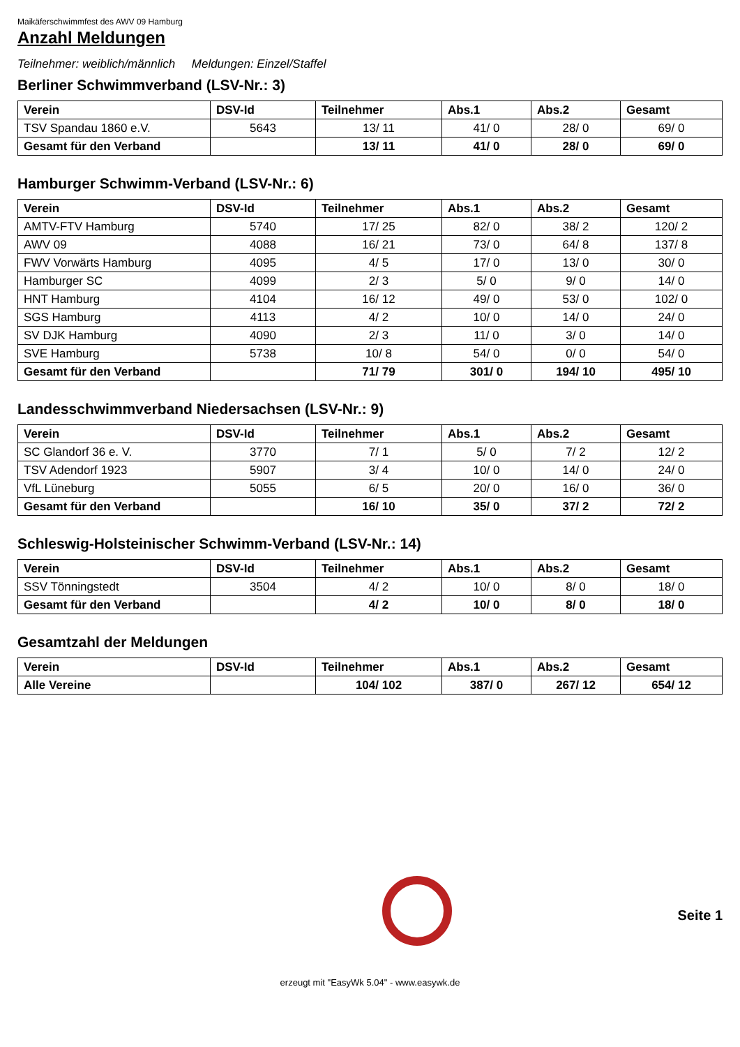Maikäferschwimmfest des AWV 09 Hamburg
Anzahl Meldungen
Teilnehmer: weiblich/männlich Meldungen: Einzel/Staffel
Berliner Schwimmverband (LSV-Nr.: 3)
| Verein | DSV-Id | Teilnehmer | Abs.1 | Abs.2 | Gesamt |
| --- | --- | --- | --- | --- | --- |
| TSV Spandau 1860 e.V. | 5643 | 13/ 11 | 41/ 0 | 28/ 0 | 69/ 0 |
| Gesamt für den Verband | | 13/ 11 | 41/ 0 | 28/ 0 | 69/ 0 |
Hamburger Schwimm-Verband (LSV-Nr.: 6)
| Verein | DSV-Id | Teilnehmer | Abs.1 | Abs.2 | Gesamt |
| --- | --- | --- | --- | --- | --- |
| AMTV-FTV Hamburg | 5740 | 17/ 25 | 82/ 0 | 38/ 2 | 120/ 2 |
| AWV 09 | 4088 | 16/ 21 | 73/ 0 | 64/ 8 | 137/ 8 |
| FWV Vorwärts Hamburg | 4095 | 4/ 5 | 17/ 0 | 13/ 0 | 30/ 0 |
| Hamburger SC | 4099 | 2/ 3 | 5/ 0 | 9/ 0 | 14/ 0 |
| HNT Hamburg | 4104 | 16/ 12 | 49/ 0 | 53/ 0 | 102/ 0 |
| SGS Hamburg | 4113 | 4/ 2 | 10/ 0 | 14/ 0 | 24/ 0 |
| SV DJK Hamburg | 4090 | 2/ 3 | 11/ 0 | 3/ 0 | 14/ 0 |
| SVE Hamburg | 5738 | 10/ 8 | 54/ 0 | 0/ 0 | 54/ 0 |
| Gesamt für den Verband | | 71/ 79 | 301/ 0 | 194/ 10 | 495/ 10 |
Landesschwimmverband Niedersachsen (LSV-Nr.: 9)
| Verein | DSV-Id | Teilnehmer | Abs.1 | Abs.2 | Gesamt |
| --- | --- | --- | --- | --- | --- |
| SC Glandorf 36 e. V. | 3770 | 7/ 1 | 5/ 0 | 7/ 2 | 12/ 2 |
| TSV Adendorf 1923 | 5907 | 3/ 4 | 10/ 0 | 14/ 0 | 24/ 0 |
| VfL Lüneburg | 5055 | 6/ 5 | 20/ 0 | 16/ 0 | 36/ 0 |
| Gesamt für den Verband | | 16/ 10 | 35/ 0 | 37/ 2 | 72/ 2 |
Schleswig-Holsteinischer Schwimm-Verband (LSV-Nr.: 14)
| Verein | DSV-Id | Teilnehmer | Abs.1 | Abs.2 | Gesamt |
| --- | --- | --- | --- | --- | --- |
| SSV Tönningstedt | 3504 | 4/ 2 | 10/ 0 | 8/ 0 | 18/ 0 |
| Gesamt für den Verband | | 4/ 2 | 10/ 0 | 8/ 0 | 18/ 0 |
Gesamtzahl der Meldungen
| Verein | DSV-Id | Teilnehmer | Abs.1 | Abs.2 | Gesamt |
| --- | --- | --- | --- | --- | --- |
| Alle Vereine | | 104/ 102 | 387/ 0 | 267/ 12 | 654/ 12 |
Seite 1
erzeugt mit "EasyWk 5.04" - www.easywk.de